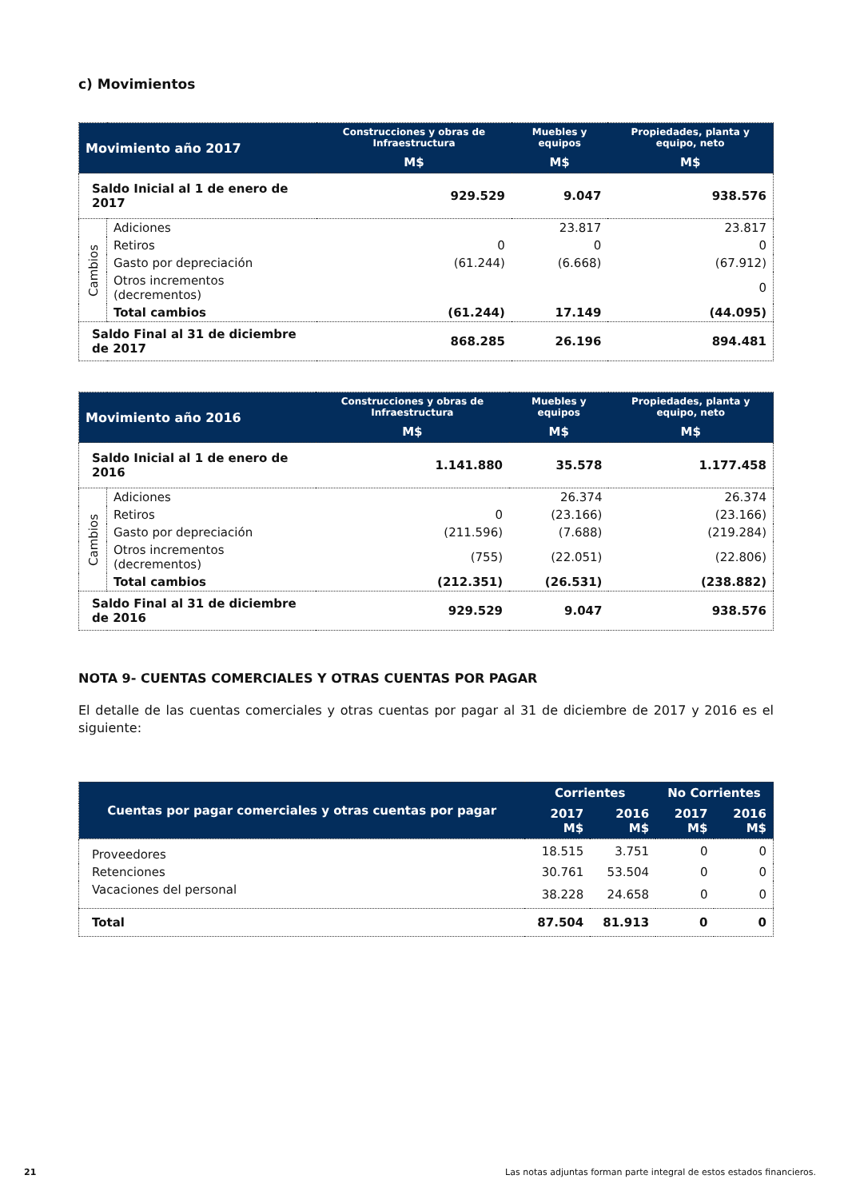c) Movimientos
| Movimiento año 2017 | | Construcciones y obras de Infraestructura | Muebles y equipos | Propiedades, planta y equipo, neto |
| --- | --- | --- | --- | --- |
| | | M$ | M$ | M$ |
| Saldo Inicial al 1 de enero de 2017 | | 929.529 | 9.047 | 938.576 |
| Cambios | Adiciones | | 23.817 | 23.817 |
| | Retiros | 0 | 0 | 0 |
| | Gasto por depreciación | (61.244) | (6.668) | (67.912) |
| | Otros incrementos (decrementos) | | | 0 |
| | Total cambios | (61.244) | 17.149 | (44.095) |
| Saldo Final al 31 de diciembre de 2017 | | 868.285 | 26.196 | 894.481 |
| Movimiento año 2016 | | Construcciones y obras de Infraestructura | Muebles y equipos | Propiedades, planta y equipo, neto |
| --- | --- | --- | --- | --- |
| | | M$ | M$ | M$ |
| Saldo Inicial al 1 de enero de 2016 | | 1.141.880 | 35.578 | 1.177.458 |
| Cambios | Adiciones | | 26.374 | 26.374 |
| | Retiros | 0 | (23.166) | (23.166) |
| | Gasto por depreciación | (211.596) | (7.688) | (219.284) |
| | Otros incrementos (decrementos) | (755) | (22.051) | (22.806) |
| | Total cambios | (212.351) | (26.531) | (238.882) |
| Saldo Final al 31 de diciembre de 2016 | | 929.529 | 9.047 | 938.576 |
NOTA 9- CUENTAS COMERCIALES Y OTRAS CUENTAS POR PAGAR
El detalle de las cuentas comerciales y otras cuentas por pagar al 31 de diciembre de 2017 y 2016 es el siguiente:
| Cuentas por pagar comerciales y otras cuentas por pagar | Corrientes | | No Corrientes | |
| --- | --- | --- | --- | --- |
| | 2017 M$ | 2016 M$ | 2017 M$ | 2016 M$ |
| Proveedores | 18.515 | 3.751 | 0 | 0 |
| Retenciones | 30.761 | 53.504 | 0 | 0 |
| Vacaciones del personal | 38.228 | 24.658 | 0 | 0 |
| Total | 87.504 | 81.913 | 0 | 0 |
21 Las notas adjuntas forman parte integral de estos estados financieros.